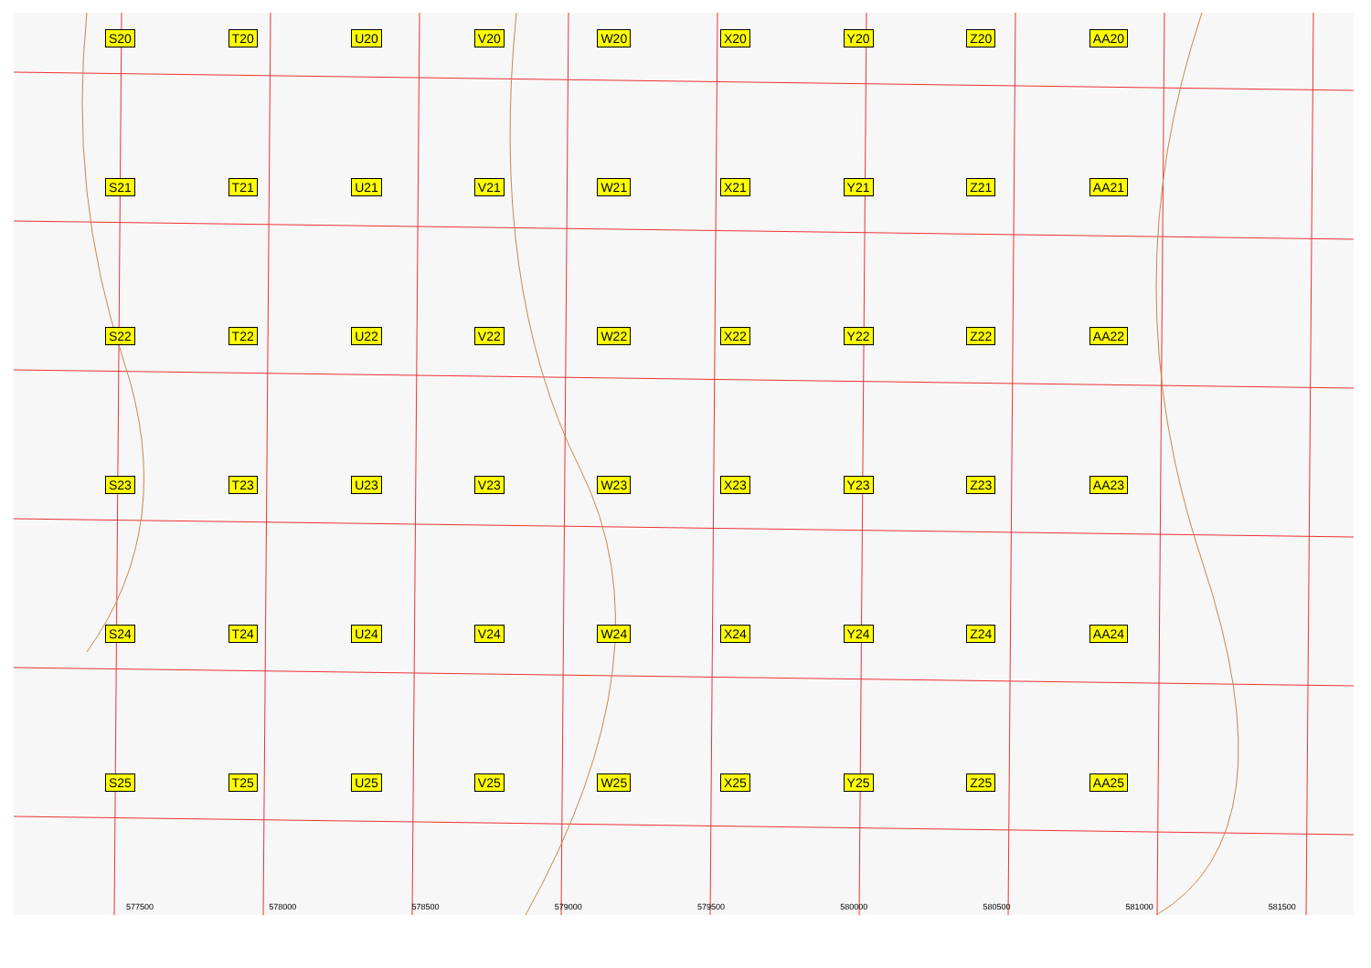S20 T20 U20 V20 W20 X20 Y20 Z20 AA20 S21 T21 U21 V21 W21 X21 Y21 Z21 AA21 S22 T22 U22 V22 W22 X22 Y22 Z22 AA22 S23 T23 U23 V23 W23 X23 Y23 Z23 AA23 S24 T24 U24 V24 W24 X24 Y24 Z24 AA24 S25 T25 U25 V25 W25 X25 Y25 Z25 AA25
577500 578000 578500 579000 579500 580000 580500 581000 581500
Мартыновка Ягана-Ту Нуштайкино 5941500 5941000 5940500 5940000 5939500 5939000